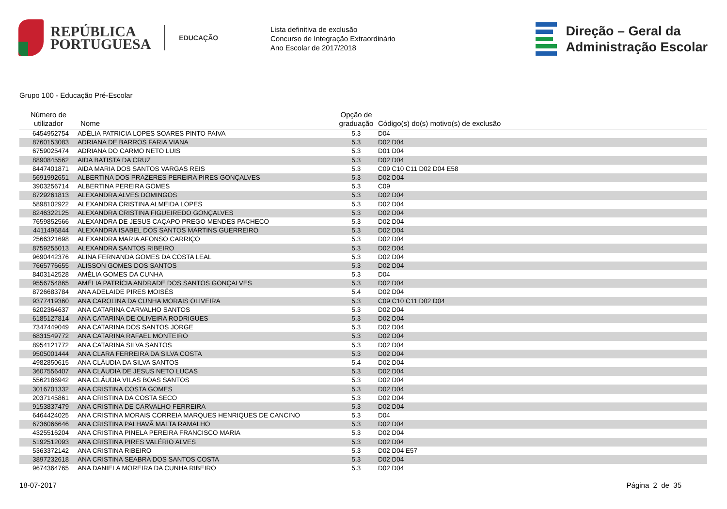REPÚBLICA
PORTUGUESA
EDUCAÇÃO
Lista definitiva de exclusão
Concurso de Integração Extraordinário
Ano Escolar de 2017/2018
Direção – Geral da
Administração Escolar
Grupo 100 - Educação Pré-Escolar
| Número de utilizador | Nome | Opção de graduação | Código(s) do(s) motivo(s) de exclusão |
| --- | --- | --- | --- |
| 6454952754 | ADÉLIA PATRICIA LOPES SOARES PINTO PAIVA | 5.3 | D04 |
| 8760153083 | ADRIANA DE BARROS FARIA VIANA | 5.3 | D02 D04 |
| 6759025474 | ADRIANA DO CARMO NETO LUIS | 5.3 | D01 D04 |
| 8890845562 | AIDA BATISTA DA CRUZ | 5.3 | D02 D04 |
| 8447401871 | AIDA MARIA DOS SANTOS VARGAS REIS | 5.3 | C09 C10 C11 D02 D04 E58 |
| 5691992651 | ALBERTINA DOS PRAZERES PEREIRA PIRES GONÇALVES | 5.3 | D02 D04 |
| 3903256714 | ALBERTINA PEREIRA GOMES | 5.3 | C09 |
| 8729261813 | ALEXANDRA ALVES DOMINGOS | 5.3 | D02 D04 |
| 5898102922 | ALEXANDRA CRISTINA ALMEIDA LOPES | 5.3 | D02 D04 |
| 8246322125 | ALEXANDRA CRISTINA FIGUEIREDO GONÇALVES | 5.3 | D02 D04 |
| 7659852566 | ALEXANDRA DE JESUS CAÇAPO PREGO MENDES PACHECO | 5.3 | D02 D04 |
| 4411496844 | ALEXANDRA ISABEL DOS SANTOS MARTINS GUERREIRO | 5.3 | D02 D04 |
| 2566321698 | ALEXANDRA MARIA AFONSO CARRIÇO | 5.3 | D02 D04 |
| 8759255013 | ALEXANDRA SANTOS RIBEIRO | 5.3 | D02 D04 |
| 9690442376 | ALINA FERNANDA GOMES DA COSTA LEAL | 5.3 | D02 D04 |
| 7665776655 | ALISSON GOMES DOS SANTOS | 5.3 | D02 D04 |
| 8403142528 | AMÉLIA GOMES DA CUNHA | 5.3 | D04 |
| 9556754865 | AMÉLIA PATRÍCIA ANDRADE DOS SANTOS GONÇALVES | 5.3 | D02 D04 |
| 8726683784 | ANA ADELAIDE PIRES MOISÉS | 5.4 | D02 D04 |
| 9377419360 | ANA CAROLINA DA CUNHA MORAIS OLIVEIRA | 5.3 | C09 C10 C11 D02 D04 |
| 6202364637 | ANA CATARINA CARVALHO SANTOS | 5.3 | D02 D04 |
| 6185127814 | ANA CATARINA DE OLIVEIRA RODRIGUES | 5.3 | D02 D04 |
| 7347449049 | ANA CATARINA DOS SANTOS JORGE | 5.3 | D02 D04 |
| 6831549772 | ANA CATARINA RAFAEL MONTEIRO | 5.3 | D02 D04 |
| 8954121772 | ANA CATARINA SILVA SANTOS | 5.3 | D02 D04 |
| 9505001444 | ANA CLARA FERREIRA DA SILVA COSTA | 5.3 | D02 D04 |
| 4982850615 | ANA CLÁUDIA DA SILVA SANTOS | 5.4 | D02 D04 |
| 3607556407 | ANA CLÁUDIA DE JESUS NETO LUCAS | 5.3 | D02 D04 |
| 5562186942 | ANA CLÁUDIA VILAS BOAS SANTOS | 5.3 | D02 D04 |
| 3016701332 | ANA CRISTINA COSTA GOMES | 5.3 | D02 D04 |
| 2037145861 | ANA CRISTINA DA COSTA SECO | 5.3 | D02 D04 |
| 9153837479 | ANA CRISTINA DE CARVALHO FERREIRA | 5.3 | D02 D04 |
| 6464424025 | ANA CRISTINA MORAIS CORREIA MARQUES HENRIQUES DE CANCINO | 5.3 | D04 |
| 6736066646 | ANA CRISTINA PALHAVÃ MALTA RAMALHO | 5.3 | D02 D04 |
| 4325516204 | ANA CRISTINA PINELA PEREIRA FRANCISCO MARIA | 5.3 | D02 D04 |
| 5192512093 | ANA CRISTINA PIRES VALÉRIO ALVES | 5.3 | D02 D04 |
| 5363372142 | ANA CRISTINA RIBEIRO | 5.3 | D02 D04 E57 |
| 3897232618 | ANA CRISTINA SEABRA DOS SANTOS COSTA | 5.3 | D02 D04 |
| 9674364765 | ANA DANIELA MOREIRA DA CUNHA RIBEIRO | 5.3 | D02 D04 |
18-07-2017 Página 2 de 35